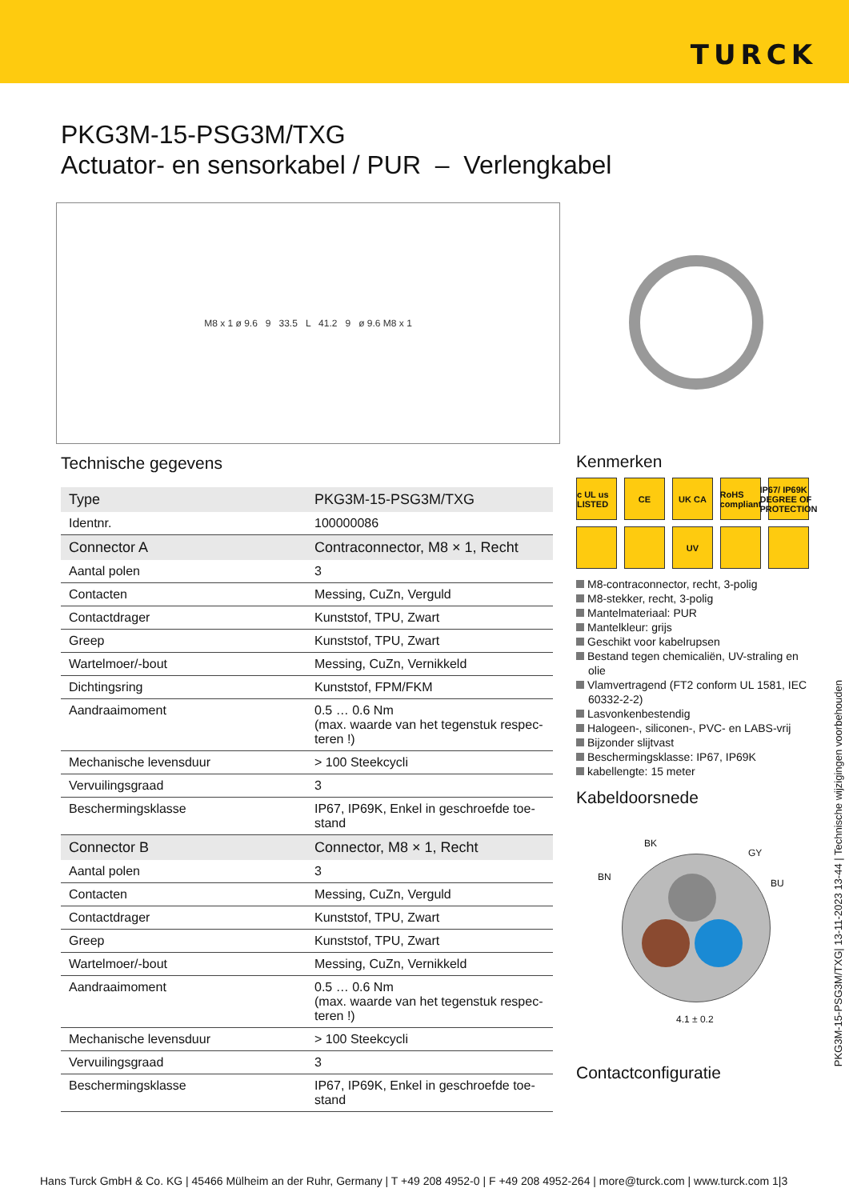TURCK
PKG3M-15-PSG3M/TXG
Actuator- en sensorkabel / PUR – Verlengkabel
M8 x 1 ø 9.6 9 33.5 L 41.2 9 ø 9.6 M8 x 1
Technische gegevens
| Type | PKG3M-15-PSG3M/TXG |
| Identnr. | 100000086 |
| Connector A | Contraconnector, M8 × 1, Recht |
| Aantal polen | 3 |
| Contacten | Messing, CuZn, Verguld |
| Contactdrager | Kunststof, TPU, Zwart |
| Greep | Kunststof, TPU, Zwart |
| Wartelmoer/-bout | Messing, CuZn, Vernikkeld |
| Dichtingsring | Kunststof, FPM/FKM |
| Aandraaimoment | 0.5 … 0.6 Nm (max. waarde van het tegenstuk respec-teren !) |
| Mechanische levensduur | > 100 Steekcycli |
| Vervuilingsgraad | 3 |
| Beschermingsklasse | IP67, IP69K, Enkel in geschroefde toe-stand |
| Connector B | Connector, M8 × 1, Recht |
| Aantal polen | 3 |
| Contacten | Messing, CuZn, Verguld |
| Contactdrager | Kunststof, TPU, Zwart |
| Greep | Kunststof, TPU, Zwart |
| Wartelmoer/-bout | Messing, CuZn, Vernikkeld |
| Aandraaimoment | 0.5 … 0.6 Nm (max. waarde van het tegenstuk respec-teren !) |
| Mechanische levensduur | > 100 Steekcycli |
| Vervuilingsgraad | 3 |
| Beschermingsklasse | IP67, IP69K, Enkel in geschroefde toe-stand |
Kenmerken
c UL us LISTED
CE
UK CA
RoHS compliant
IP67/ IP69K DEGREE OF PROTECTION
UV
M8-contraconnector, recht, 3-polig
M8-stekker, recht, 3-polig
Mantelmateriaal: PUR
Mantelkleur: grijs
Geschikt voor kabelrupsen
Bestand tegen chemicaliën, UV-straling en olie
Vlamvertragend (FT2 conform UL 1581, IEC 60332-2-2)
Lasvonkenbestendig
Halogeen-, siliconen-, PVC- en LABS-vrij
Bijzonder slijtvast
Beschermingsklasse: IP67, IP69K
kabellengte: 15 meter
Kabeldoorsnede
BK
GY
BN
BU
4.1 ± 0.2
Contactconfiguratie
PKG3M-15-PSG3M/TXG| 13-11-2023 13-44 | Technische wijzigingen voorbehouden
Hans Turck GmbH & Co. KG | 45466 Mülheim an der Ruhr, Germany | T +49 208 4952-0 | F +49 208 4952-264 | more@turck.com | www.turck.com 1|3